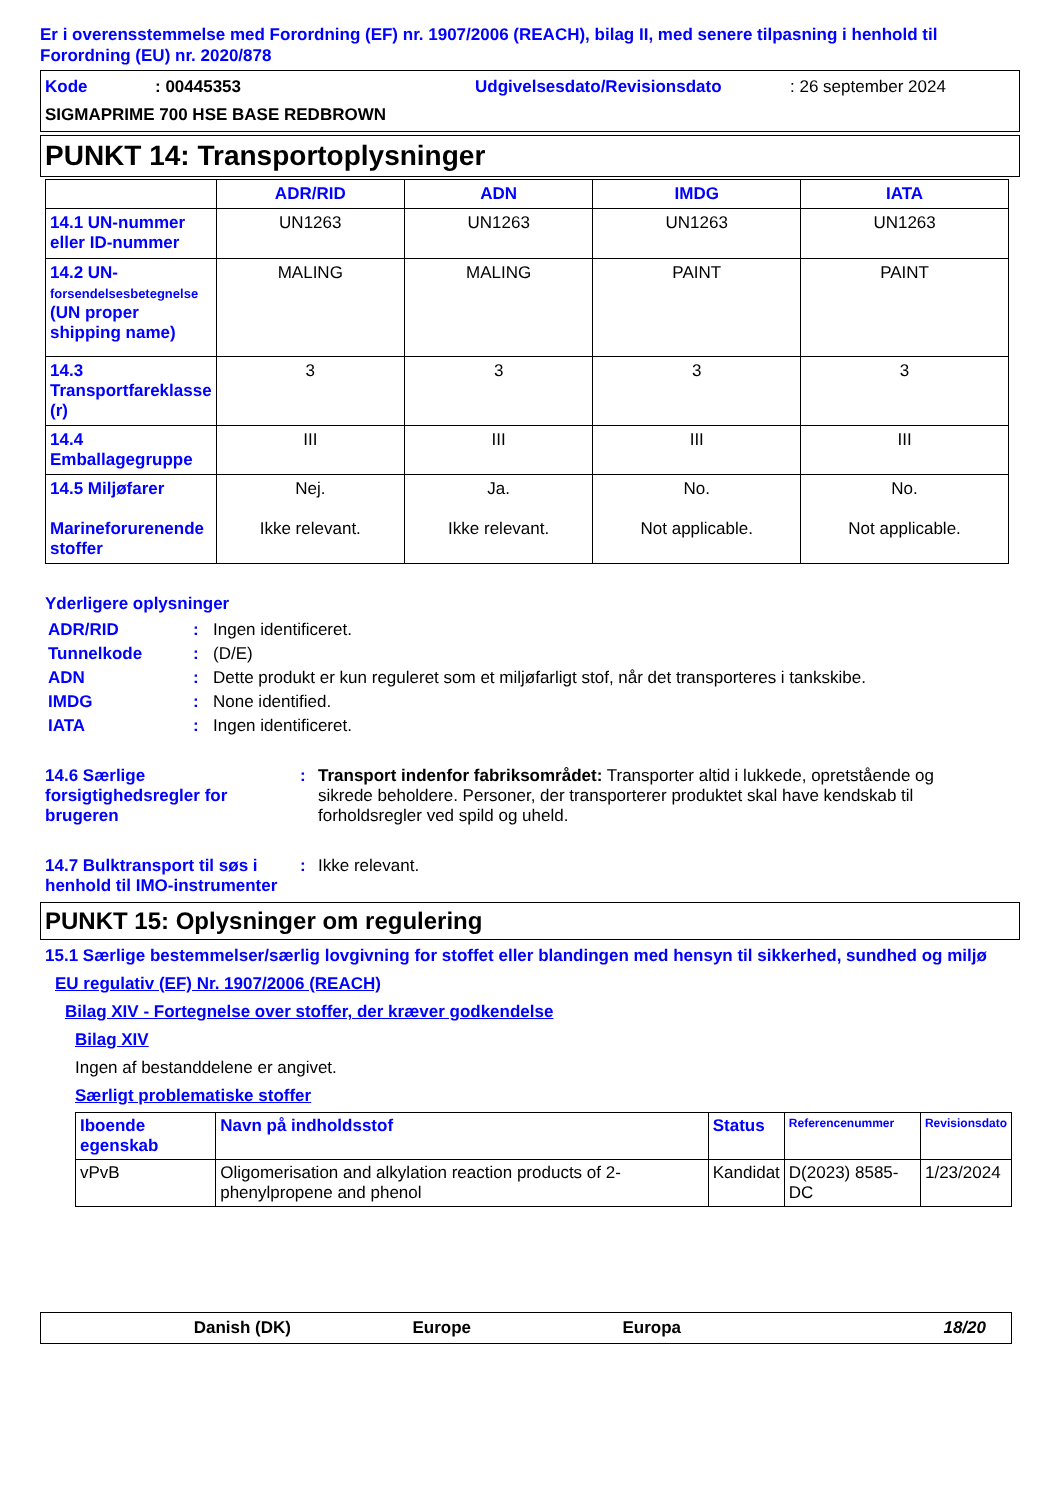Er i overensstemmelse med Forordning (EF) nr. 1907/2006 (REACH), bilag II, med senere tilpasning i henhold til Forordning (EU) nr. 2020/878
Kode: 00445353 Udgivelsesdato/Revisionsdato: 26 september 2024
SIGMAPRIME 700 HSE BASE REDBROWN
PUNKT 14: Transportoplysninger
| | ADR/RID | ADN | IMDG | IATA |
| --- | --- | --- | --- | --- |
| 14.1 UN-nummer eller ID-nummer | UN1263 | UN1263 | UN1263 | UN1263 |
| 14.2 UN- forsendelsesbetegnelse (UN proper shipping name) | MALING | MALING | PAINT | PAINT |
| 14.3 Transportfareklasse (r) | 3 | 3 | 3 | 3 |
| 14.4 Emballagegruppe | III | III | III | III |
| 14.5 Miljøfarer Marineforurenende stoffer | Nej. Ikke relevant. | Ja. Ikke relevant. | No. Not applicable. | No. Not applicable. |
Yderligere oplysninger
ADR/RID: Ingen identificeret.
Tunnelkode: (D/E)
ADN: Dette produkt er kun reguleret som et miljøfarligt stof, når det transporteres i tankskibe.
IMDG: None identified.
IATA: Ingen identificeret.
14.6 Særlige forsigtighedsregler for brugeren: Transport indenfor fabriksområdet: Transporter altid i lukkede, opretstående og sikrede beholdere. Personer, der transporterer produktet skal have kendskab til forholdsregler ved spild og uheld.
14.7 Bulktransport til søs i henhold til IMO-instrumenter: Ikke relevant.
PUNKT 15: Oplysninger om regulering
15.1 Særlige bestemmelser/særlig lovgivning for stoffet eller blandingen med hensyn til sikkerhed, sundhed og miljø
EU regulativ (EF) Nr. 1907/2006 (REACH)
Bilag XIV - Fortegnelse over stoffer, der kræver godkendelse
Bilag XIV
Ingen af bestanddelene er angivet.
Særligt problematiske stoffer
| Iboende egenskab | Navn på indholdsstof | Status | Referencenummer | Revisionsdato |
| --- | --- | --- | --- | --- |
| vPvB | Oligomerisation and alkylation reaction products of 2-phenylpropene and phenol | Kandidat | D(2023) 8585-DC | 1/23/2024 |
Danish (DK) Europe Europa 18/20